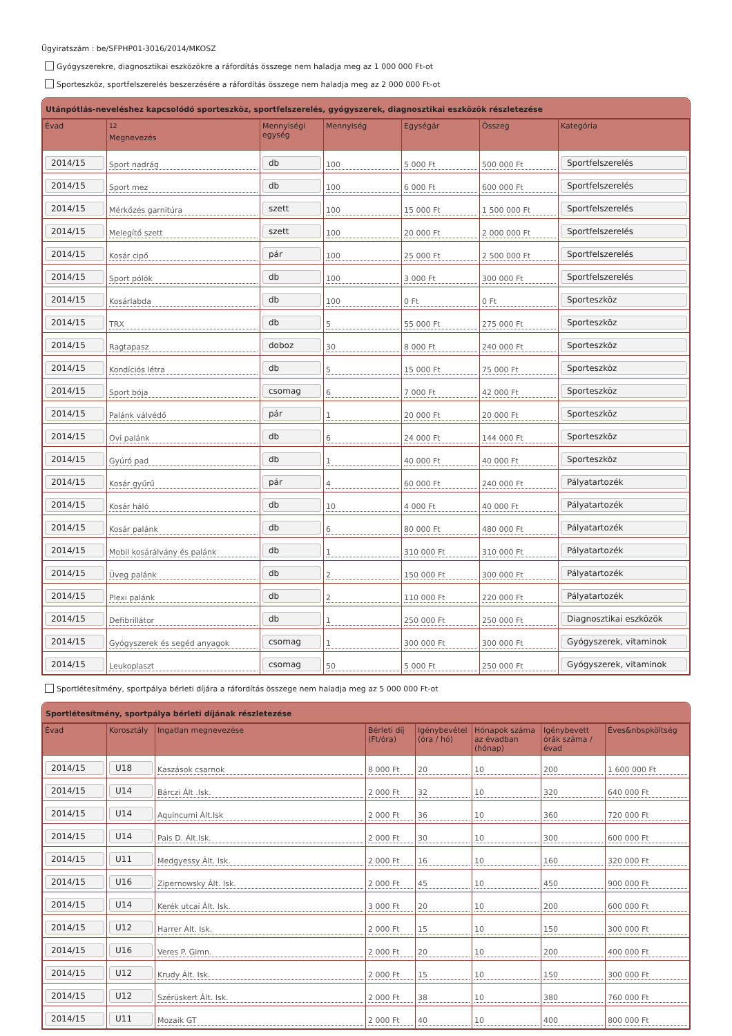Ügyiratszám : be/SFPHP01-3016/2014/MKOSZ
Gyógyszerekre, diagnosztikai eszközökre a ráfordítás összege nem haladja meg az 1 000 000 Ft-ot
Sporteszköz, sportfelszerelés beszerzésére a ráfordítás összege nem haladja meg az 2 000 000 Ft-ot
Utánpótlás-neveléshez kapcsolódó sporteszköz, sportfelszerelés, gyógyszerek, diagnosztikai eszközök részletezése
| Évad | <sup>12</sup> Megnevezés | Mennyiségi egység | Mennyiség | Egységár | Összeg | Kategória |
| --- | --- | --- | --- | --- | --- | --- |
| 2014/15 | Sport nadrág | db | 100 | 5 000 Ft | 500 000 Ft | Sportfelszerelés |
| 2014/15 | Sport mez | db | 100 | 6 000 Ft | 600 000 Ft | Sportfelszerelés |
| 2014/15 | Mérkőzés garnitúra | szett | 100 | 15 000 Ft | 1 500 000 Ft | Sportfelszerelés |
| 2014/15 | Melegítő szett | szett | 100 | 20 000 Ft | 2 000 000 Ft | Sportfelszerelés |
| 2014/15 | Kosár cipő | pár | 100 | 25 000 Ft | 2 500 000 Ft | Sportfelszerelés |
| 2014/15 | Sport pólók | db | 100 | 3 000 Ft | 300 000 Ft | Sportfelszerelés |
| 2014/15 | Kosárlabda | db | 100 | 0 Ft | 0 Ft | Sporteszköz |
| 2014/15 | TRX | db | 5 | 55 000 Ft | 275 000 Ft | Sporteszköz |
| 2014/15 | Ragtapasz | doboz | 30 | 8 000 Ft | 240 000 Ft | Sporteszköz |
| 2014/15 | Kondíciós létra | db | 5 | 15 000 Ft | 75 000 Ft | Sporteszköz |
| 2014/15 | Sport bója | csomag | 6 | 7 000 Ft | 42 000 Ft | Sporteszköz |
| 2014/15 | Palánk válvédő | pár | 1 | 20 000 Ft | 20 000 Ft | Sporteszköz |
| 2014/15 | Ovi palánk | db | 6 | 24 000 Ft | 144 000 Ft | Sporteszköz |
| 2014/15 | Gyúró pad | db | 1 | 40 000 Ft | 40 000 Ft | Sporteszköz |
| 2014/15 | Kosár gyűrű | pár | 4 | 60 000 Ft | 240 000 Ft | Pályatartozék |
| 2014/15 | Kosár háló | db | 10 | 4 000 Ft | 40 000 Ft | Pályatartozék |
| 2014/15 | Kosár palánk | db | 6 | 80 000 Ft | 480 000 Ft | Pályatartozék |
| 2014/15 | Mobil kosárálvány és palánk | db | 1 | 310 000 Ft | 310 000 Ft | Pályatartozék |
| 2014/15 | Üveg palánk | db | 2 | 150 000 Ft | 300 000 Ft | Pályatartozék |
| 2014/15 | Plexi palánk | db | 2 | 110 000 Ft | 220 000 Ft | Pályatartozék |
| 2014/15 | Defibrillátor | db | 1 | 250 000 Ft | 250 000 Ft | Diagnosztikai eszközök |
| 2014/15 | Gyógyszerek és segéd anyagok | csomag | 1 | 300 000 Ft | 300 000 Ft | Gyógyszerek, vitaminok |
| 2014/15 | Leukoplaszt | csomag | 50 | 5 000 Ft | 250 000 Ft | Gyógyszerek, vitaminok |
Sportlétesítmény, sportpálya bérleti díjára a ráfordítás összege nem haladja meg az 5 000 000 Ft-ot
Sportlétesítmény, sportpálya bérleti díjának részletezése
| Évad | Korosztály | Ingatlan megnevezése | Bérleti díj (Ft/óra) | Igénybevétel (óra / hó) | Hónapok száma az évadban (hónap) | Igénybevett órák száma / évad | Éves&nbspköltség |
| --- | --- | --- | --- | --- | --- | --- | --- |
| 2014/15 | U18 | Kaszások csarnok | 8 000 Ft | 20 | 10 | 200 | 1 600 000 Ft |
| 2014/15 | U14 | Bárczi Ált .Isk. | 2 000 Ft | 32 | 10 | 320 | 640 000 Ft |
| 2014/15 | U14 | Aquincumi Ált.Isk | 2 000 Ft | 36 | 10 | 360 | 720 000 Ft |
| 2014/15 | U14 | Pais D. Ált.Isk. | 2 000 Ft | 30 | 10 | 300 | 600 000 Ft |
| 2014/15 | U11 | Medgyessy Ált. Isk. | 2 000 Ft | 16 | 10 | 160 | 320 000 Ft |
| 2014/15 | U16 | Zipernowsky Ált. Isk. | 2 000 Ft | 45 | 10 | 450 | 900 000 Ft |
| 2014/15 | U14 | Kerék utcai Ált. Isk. | 3 000 Ft | 20 | 10 | 200 | 600 000 Ft |
| 2014/15 | U12 | Harrer Ált. Isk. | 2 000 Ft | 15 | 10 | 150 | 300 000 Ft |
| 2014/15 | U16 | Veres P. Gimn. | 2 000 Ft | 20 | 10 | 200 | 400 000 Ft |
| 2014/15 | U12 | Krudy Ált. Isk. | 2 000 Ft | 15 | 10 | 150 | 300 000 Ft |
| 2014/15 | U12 | Szérüskert Ált. Isk. | 2 000 Ft | 38 | 10 | 380 | 760 000 Ft |
| 2014/15 | U11 | Mozaik GT | 2 000 Ft | 40 | 10 | 400 | 800 000 Ft |